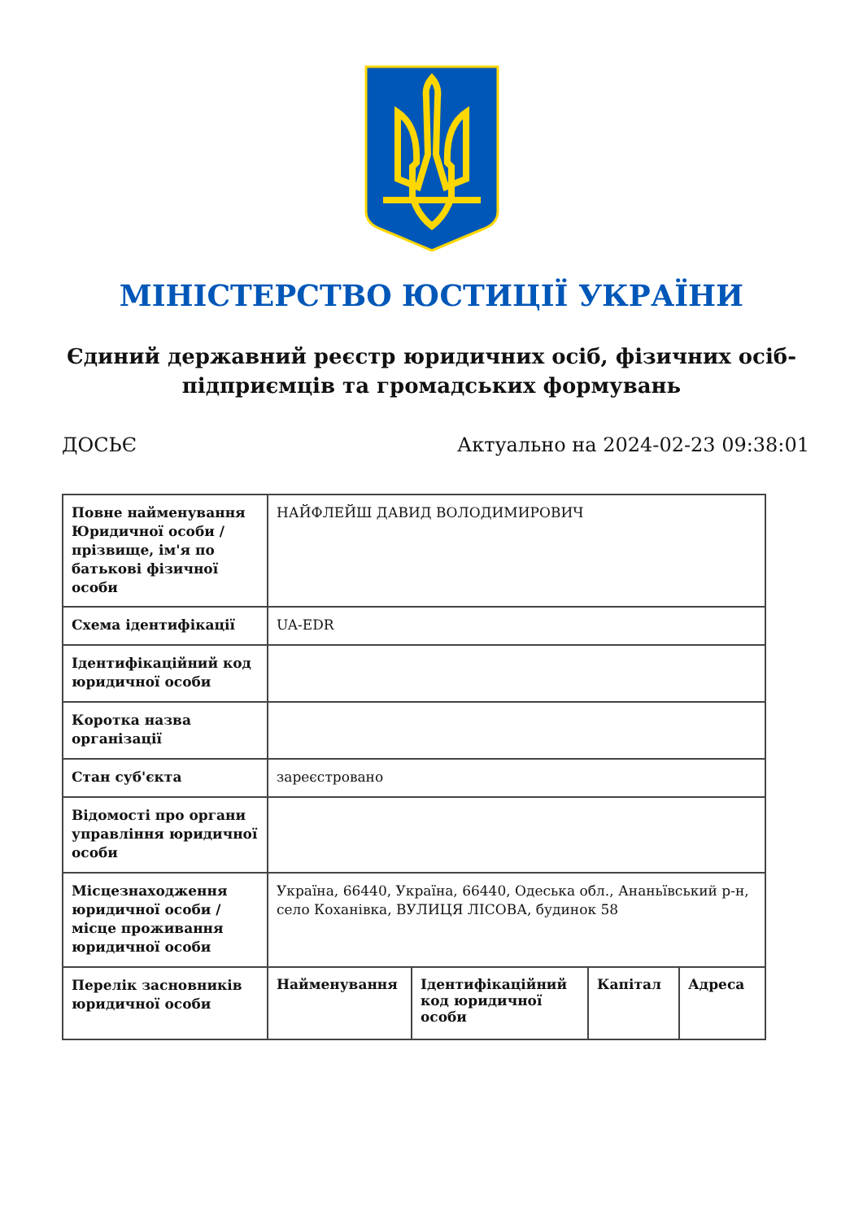МІНІСТЕРСТВО ЮСТИЦІЇ УКРАЇНИ
Єдиний державний реєстр юридичних осіб, фізичних осіб-підприємців та громадських формувань
ДОСЬЄ Актуально на 2024-02-23 09:38:01
| Повне найменування Юридичної особи / прізвище, ім'я по батькові фізичної особи | НАЙФЛЕЙШ ДАВИД ВОЛОДИМИРОВИЧ | | | |
| Схема ідентифікації | UA-EDR | | | |
| Ідентифікаційний код юридичної особи | | | | |
| Коротка назва організації | | | | |
| Стан суб'єкта | зареєстровано | | | |
| Відомості про органи управління юридичної особи | | | | |
| Місцезнаходження юридичної особи / місце проживання юридичної особи | Україна, 66440, Україна, 66440, Одеська обл., Ананьївський р-н, село Коханівка, ВУЛИЦЯ ЛІСОВА, будинок 58 | | | |
| Перелік засновників юридичної особи | Найменування | Ідентифікаційний код юридичної особи | Капітал | Адреса |